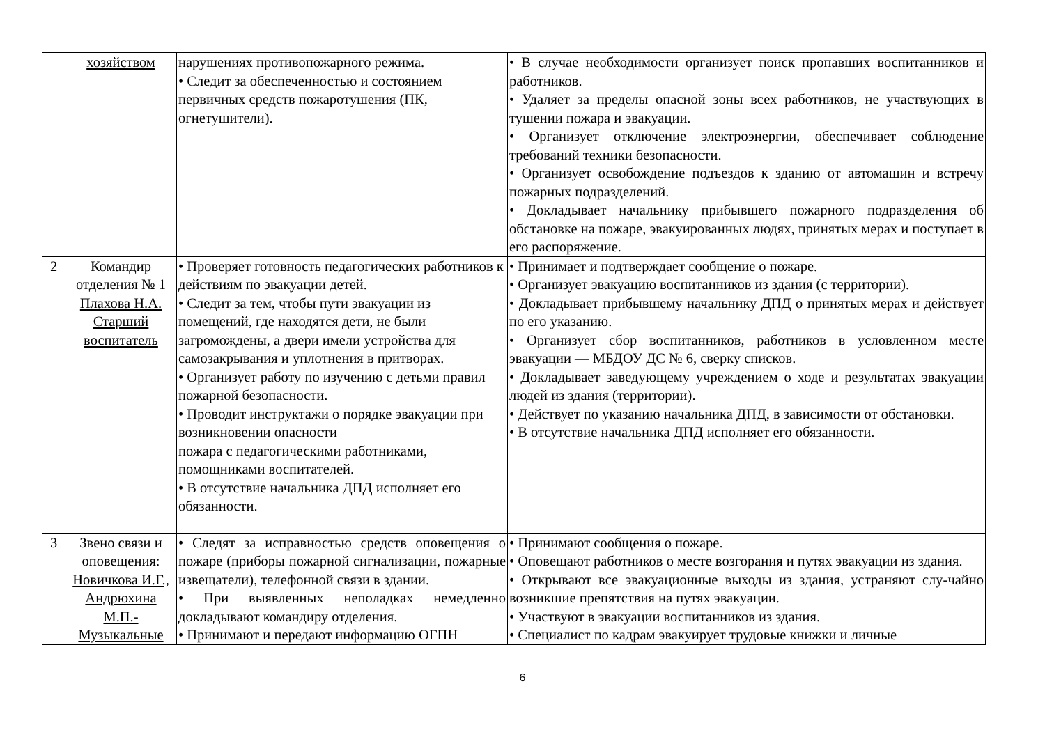| | хозяйством | нарушениях противопожарного режима. • Следит за обеспеченностью и состоянием первичных средств пожаротушения (ПК, огнетушители). | • В случае необходимости организует поиск пропавших воспитанников и работников. • Удаляет за пределы опасной зоны всех работников, не участвующих в тушении пожара и эвакуации. • Организует отключение электроэнергии, обеспечивает соблюдение требований техники безопасности. • Организует освобождение подъездов к зданию от автомашин и встречу пожарных подразделений. • Докладывает начальнику прибывшего пожарного подразделения об обстановке на пожаре, эвакуированных людях, принятых мерах и поступает в его распоряжение. |
| 2 | Командир отделения № 1 Плахова Н.А. Старший воспитатель | • Проверяет готовность педагогических работников к действиям по эвакуации детей. • Следит за тем, чтобы пути эвакуации из помещений, где находятся дети, не были загромождены, а двери имели устройства для самозакрывания и уплотнения в притворах. • Организует работу по изучению с детьми правил пожарной безопасности. • Проводит инструктажи о порядке эвакуации при возникновении опасности пожара с педагогическими работниками, помощниками воспитателей. • В отсутствие начальника ДПД исполняет его обязанности. | • Принимает и подтверждает сообщение о пожаре. • Организует эвакуацию воспитанников из здания (с территории). • Докладывает прибывшему начальнику ДПД о принятых мерах и действует по его указанию. • Организует сбор воспитанников, работников в условленном месте эвакуации — МБДОУ ДС № 6, сверку списков. • Докладывает заведующему учреждением о ходе и результатах эвакуации людей из здания (территории). • Действует по указанию начальника ДПД, в зависимости от обстановки. • В отсутствие начальника ДПД исполняет его обязанности. |
| 3 | Звено связи и оповещения: Новичкова И.Г., Андрюхина М.П.- Музыкальные | • Следят за исправностью средств оповещения о пожаре (приборы пожарной сигнализации, пожарные извещатели), телефонной связи в здании. • При выявленных неполадках немедленно докладывают командиру отделения. • Принимают и передают информацию ОГПН | • Принимают сообщения о пожаре. • Оповещают работников о месте возгорания и путях эвакуации из здания. • Открывают все эвакуационные выходы из здания, устраняют слу-чайно возникшие препятствия на путях эвакуации. • Участвуют в эвакуации воспитанников из здания. • Специалист по кадрам эвакуирует трудовые книжки и личные |
6